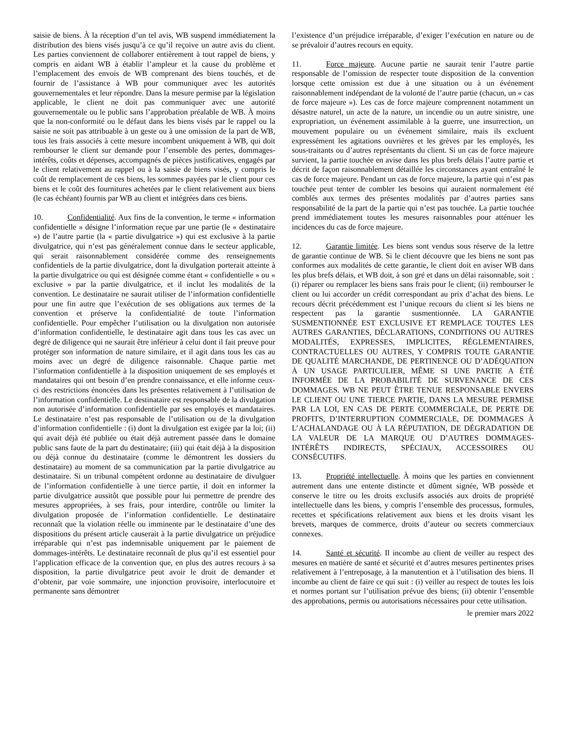saisie de biens. À la réception d’un tel avis, WB suspend immédiatement la distribution des biens visés jusqu’à ce qu’il reçoive un autre avis du client. Les parties conviennent de collaborer entièrement à tout rappel de biens, y compris en aidant WB à établir l’ampleur et la cause du problème et l’emplacement des envois de WB comprenant des biens touchés, et de fournir de l’assistance à WB pour communiquer avec les autorités gouvernementales et leur répondre. Dans la mesure permise par la législation applicable, le client ne doit pas communiquer avec une autorité gouvernementale ou le public sans l’approbation préalable de WB. À moins que la non-conformité ou le défaut dans les biens visés par le rappel ou la saisie ne soit pas attribuable à un geste ou à une omission de la part de WB, tous les frais associés à cette mesure incombent uniquement à WB, qui doit rembourser le client sur demande pour l’ensemble des pertes, dommages-intérêts, coûts et dépenses, accompagnés de pièces justificatives, engagés par le client relativement au rappel ou à la saisie de biens visés, y compris le coût de remplacement de ces biens, les sommes payées par le client pour ces biens et le coût des fournitures achetées par le client relativement aux biens (le cas échéant) fournis par WB au client et intégrées dans ces biens.
10. Confidentialité. Aux fins de la convention, le terme « information confidentielle » désigne l’information reçue par une partie (le « destinataire ») de l’autre partie (la « partie divulgatrice ») qui est exclusive à la partie divulgatrice, qui n’est pas généralement connue dans le secteur applicable, qui serait raisonnablement considérée comme des renseignements confidentiels de la partie divulgatrice, dont la divulgation porterait atteinte à la partie divulgatrice ou qui est désignée comme étant « confidentielle » ou « exclusive » par la partie divulgatrice, et il inclut les modalités de la convention. Le destinataire ne saurait utiliser de l’information confidentielle pour une fin autre que l’exécution de ses obligations aux termes de la convention et préserve la confidentialité de toute l’information confidentielle. Pour empêcher l’utilisation ou la divulgation non autorisée d’information confidentielle, le destinataire agit dans tous les cas avec un degré de diligence qui ne saurait être inférieur à celui dont il fait preuve pour protéger son information de nature similaire, et il agit dans tous les cas au moins avec un degré de diligence raisonnable. Chaque partie met l’information confidentielle à la disposition uniquement de ses employés et mandataires qui ont besoin d’en prendre connaissance, et elle informe ceux-ci des restrictions énoncées dans les présentes relativement à l’utilisation de l’information confidentielle. Le destinataire est responsable de la divulgation non autorisée d’information confidentielle par ses employés et mandataires. Le destinataire n’est pas responsable de l’utilisation ou de la divulgation d’information confidentielle : (i) dont la divulgation est exigée par la loi; (ii) qui avait déjà été publiée ou était déjà autrement passée dans le domaine public sans faute de la part du destinataire; (iii) qui était déjà à la disposition ou déjà connue du destinataire (comme le démontrent les dossiers du destinataire) au moment de sa communication par la partie divulgatrice au destinataire. Si un tribunal compétent ordonne au destinataire de divulguer de l’information confidentielle à une tierce partie, il doit en informer la partie divulgatrice aussitôt que possible pour lui permettre de prendre des mesures appropriées, à ses frais, pour interdire, contrôle ou limiter la divulgation proposée de l’information confidentielle. Le destinataire reconnaît que la violation réelle ou imminente par le destinataire d’une des dispositions du présent article causerait à la partie divulgatrice un préjudice irréparable qui n’est pas indemnisable uniquement par le paiement de dommages-intérêts. Le destinataire reconnaît de plus qu’il est essentiel pour l’application efficace de la convention que, en plus des autres recours à sa disposition, la partie divulgatrice peut avoir le droit de demander et d’obtenir, par voie sommaire, une injonction provisoire, interlocutoire et permanente sans démontrer
l’existence d’un préjudice irréparable, d’exiger l’exécution en nature ou de se prévaloir d’autres recours en equity.
11. Force majeure. Aucune partie ne saurait tenir l’autre partie responsable de l’omission de respecter toute disposition de la convention lorsque cette omission est due à une situation ou à un événement raisonnablement indépendant de la volonté de l’autre partie (chacun, un « cas de force majeure »). Les cas de force majeure comprennent notamment un désastre naturel, un acte de la nature, un incendie ou un autre sinistre, une expropriation, un événement assimilable à la guerre, une insurrection, un mouvement populaire ou un événement similaire, mais ils excluent expressément les agitations ouvrières et les grèves par les employés, les sous-traitants ou d’autres représentants du client. Si un cas de force majeure survient, la partie touchée en avise dans les plus brefs délais l’autre partie et décrit de façon raisonnablement détaillée les circonstances ayant entraîné le cas de force majeure. Pendant un cas de force majeure, la partie qui n’est pas touchée peut tenter de combler les besoins qui auraient normalement été comblés aux termes des présentes modalités par d’autres parties sans responsabilité de la part de la partie qui n’est pas touchée. La partie touchée prend immédiatement toutes les mesures raisonnables pour atténuer les incidences du cas de force majeure.
12. Garantie limitée. Les biens sont vendus sous réserve de la lettre de garantie continue de WB. Si le client découvre que les biens ne sont pas conformes aux modalités de cette garantie, le client doit en aviser WB dans les plus brefs délais, et WB doit, à son gré et dans un délai raisonnable, soit : (i) réparer ou remplacer les biens sans frais pour le client; (ii) rembourser le client ou lui accorder un crédit correspondant au prix d’achat des biens. Le recours décrit précédemment est l’unique recours du client si les biens ne respectent pas la garantie susmentionnée. LA GARANTIE SUSMENTIONNÉE EST EXCLUSIVE ET REMPLACE TOUTES LES AUTRES GARANTIES, DÉCLARATIONS, CONDITIONS OU AUTRES MODALITÉS, EXPRESSES, IMPLICITES, RÉGLEMENTAIRES, CONTRACTUELLES OU AUTRES, Y COMPRIS TOUTE GARANTIE DE QUALITÉ MARCHANDE, DE PERTINENCE OU D’ADÉQUATION À UN USAGE PARTICULIER, MÊME SI UNE PARTIE A ÉTÉ INFORMÉE DE LA PROBABILITÉ DE SURVENANCE DE CES DOMMAGES. WB NE PEUT ÊTRE TENUE RESPONSABLE ENVERS LE CLIENT OU UNE TIERCE PARTIE, DANS LA MESURE PERMISE PAR LA LOI, EN CAS DE PERTE COMMERCIALE, DE PERTE DE PROFITS, D’INTERRUPTION COMMERCIALE, DE DOMMAGES À L’ACHALANDAGE OU À LA RÉPUTATION, DE DÉGRADATION DE LA VALEUR DE LA MARQUE OU D’AUTRES DOMMAGES-INTÉRÊTS INDIRECTS, SPÉCIAUX, ACCESSOIRES OU CONSÉCUTIFS.
13. Propriété intellectuelle. À moins que les parties en conviennent autrement dans une entente distincte et dûment signée, WB possède et conserve le titre ou les droits exclusifs associés aux droits de propriété intellectuelle dans les biens, y compris l’ensemble des processus, formules, recettes et spécifications relativement aux biens et les droits visant les brevets, marques de commerce, droits d’auteur ou secrets commerciaux connexes.
14. Santé et sécurité. Il incombe au client de veiller au respect des mesures en matière de santé et sécurité et d’autres mesures pertinentes prises relativement à l’entreposage, à la manutention et à l’utilisation des biens. Il incombe au client de faire ce qui suit : (i) veiller au respect de toutes les lois et normes portant sur l’utilisation prévue des biens; (ii) obtenir l’ensemble des approbations, permis ou autorisations nécessaires pour cette utilisation.
le premier mars 2022